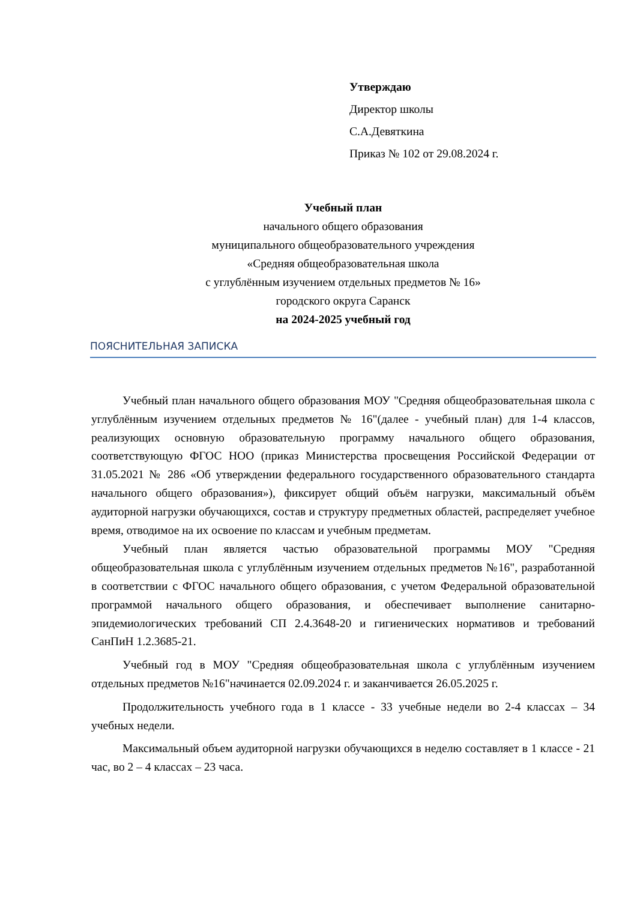Утверждаю
Директор школы
С.А.Девяткина
Приказ № 102 от 29.08.2024 г.
Учебный план
начального общего образования
муниципального общеобразовательного учреждения
«Средняя общеобразовательная школа
с углублённым изучением отдельных предметов № 16»
городского округа Саранск
на 2024-2025 учебный год
ПОЯСНИТЕЛЬНАЯ ЗАПИСКА
Учебный план начального общего образования МОУ "Средняя общеобразовательная школа с углублённым изучением отдельных предметов № 16"(далее - учебный план) для 1-4 классов, реализующих основную образовательную программу начального общего образования, соответствующую ФГОС НОО (приказ Министерства просвещения Российской Федерации от 31.05.2021 № 286 «Об утверждении федерального государственного образовательного стандарта начального общего образования»), фиксирует общий объём нагрузки, максимальный объём аудиторной нагрузки обучающихся, состав и структуру предметных областей, распределяет учебное время, отводимое на их освоение по классам и учебным предметам.
Учебный план является частью образовательной программы МОУ "Средняя общеобразовательная школа с углублённым изучением отдельных предметов №16", разработанной в соответствии с ФГОС начального общего образования, с учетом Федеральной образовательной программой начального общего образования, и обеспечивает выполнение санитарно-эпидемиологических требований СП 2.4.3648-20 и гигиенических нормативов и требований СанПиН 1.2.3685-21.
Учебный год в МОУ "Средняя общеобразовательная школа с углублённым изучением отдельных предметов №16"начинается 02.09.2024 г. и заканчивается 26.05.2025 г.
Продолжительность учебного года в 1 классе - 33 учебные недели во 2-4 классах – 34 учебных недели.
Максимальный объем аудиторной нагрузки обучающихся в неделю составляет в 1 классе - 21 час, во 2 – 4 классах – 23 часа.